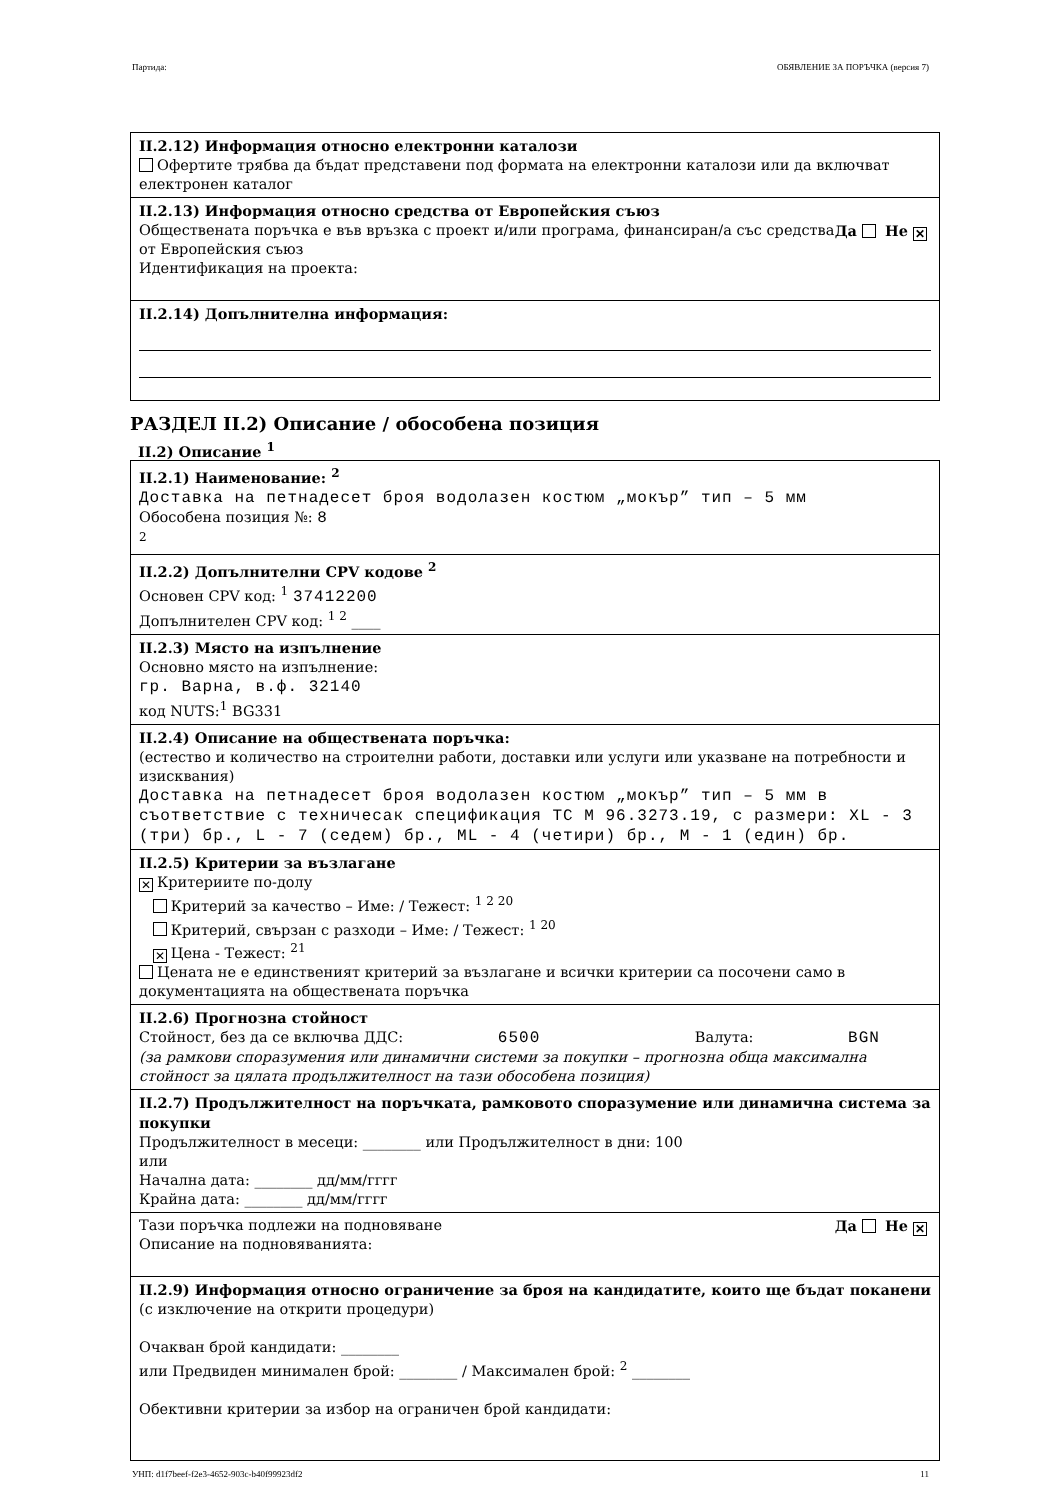Партида: ОБЯВЛЕНИЕ ЗА ПОРЪЧКА (версия 7)
II.2.12) Информация относно електронни каталози
Офертите трябва да бъдат представени под формата на електронни каталози или да включват електронен каталог
II.2.13) Информация относно средства от Европейския съюз
Да Не ✕ Обществената поръчка е във връзка с проект и/или програма, финансиран/а със средства от Европейския съюз
Идентификация на проекта:
II.2.14) Допълнителна информация:
РАЗДЕЛ II.2) Описание / обособена позиция
II.2) Описание <sup>1</sup>
II.2.1) Наименование: <sup>2</sup>
Доставка на петнадесет броя водолазен костюм „мокър” тип – 5 мм
Обособена позиция №: 8
<sup>2</sup>
II.2.2) Допълнителни CPV кодове <sup>2</sup>
Основен CPV код: <sup>1</sup> 37412200
Допълнителен CPV код: <sup>1 2</sup> ____
II.2.3) Място на изпълнение
Основно място на изпълнение:
гр. Варна, в.ф. 32140
код NUTS:<sup>1</sup> BG331
II.2.4) Описание на обществената поръчка:
(естество и количество на строителни работи, доставки или услуги или указване на потребности и изисквания)
Доставка на петнадесет броя водолазен костюм „мокър” тип – 5 мм в съответствие с техничесак спецификация ТС М 96.3273.19, с размери: XL - 3 (три) бр., L - 7 (седем) бр., ML - 4 (четири) бр., M - 1 (един) бр.
II.2.5) Критерии за възлагане
✕ Критериите по-долу
Критерий за качество – Име: / Тежест: <sup>1 2 20</sup>
Критерий, свързан с разходи – Име: / Тежест: <sup>1 20</sup>
✕ Цена - Тежест: <sup>21</sup>
Цената не е единственият критерий за възлагане и всички критерии са посочени само в документацията на обществената поръчка
II.2.6) Прогнозна стойност
Стойност, без да се включва ДДС: 6500 Валута: BGN
(за рамкови споразумения или динамични системи за покупки – прогнозна обща максимална стойност за цялата продължителност на тази обособена позиция)
II.2.7) Продължителност на поръчката, рамковото споразумение или динамична система за покупки
Продължителност в месеци: ________ или Продължителност в дни: 100
или
Начална дата: ________ дд/мм/гггг
Крайна дата: ________ дд/мм/гггг
Да Не ✕ Тази поръчка подлежи на подновяване
Описание на подновяванията:
II.2.9) Информация относно ограничение за броя на кандидатите, които ще бъдат поканени
(с изключение на открити процедури)
Очакван брой кандидати: ________
или Предвиден минимален брой: ________ / Максимален брой: <sup>2</sup> ________
Обективни критерии за избор на ограничен брой кандидати:
УНП: d1f7beef-f2e3-4652-903c-b40f99923df2 11